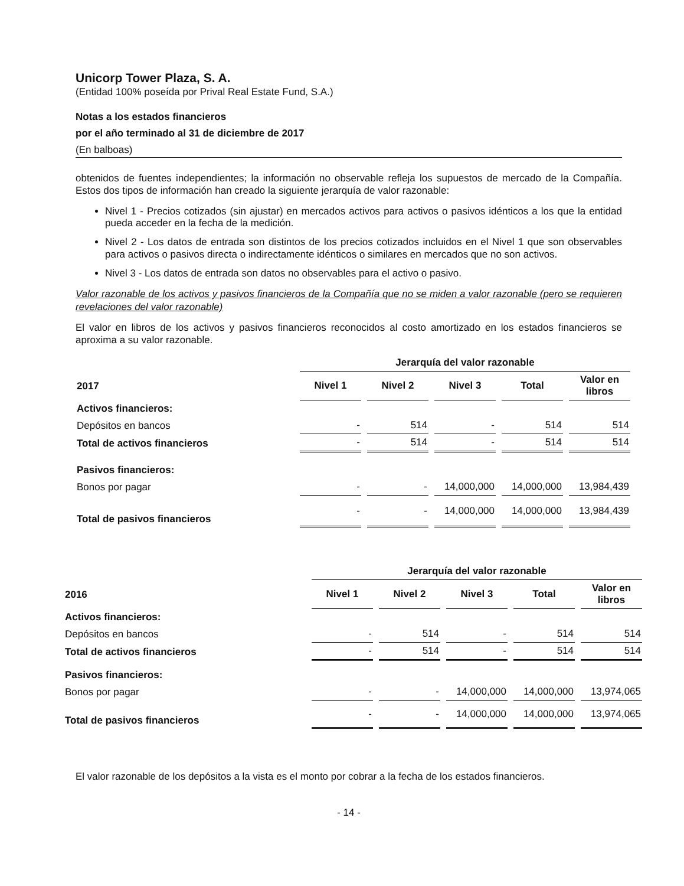Unicorp Tower Plaza, S. A.
(Entidad 100% poseída por Prival Real Estate Fund, S.A.)
Notas a los estados financieros
por el año terminado al 31 de diciembre de 2017
(En balboas)
obtenidos de fuentes independientes; la información no observable refleja los supuestos de mercado de la Compañía. Estos dos tipos de información han creado la siguiente jerarquía de valor razonable:
Nivel 1 - Precios cotizados (sin ajustar) en mercados activos para activos o pasivos idénticos a los que la entidad pueda acceder en la fecha de la medición.
Nivel 2 - Los datos de entrada son distintos de los precios cotizados incluidos en el Nivel 1 que son observables para activos o pasivos directa o indirectamente idénticos o similares en mercados que no son activos.
Nivel 3 - Los datos de entrada son datos no observables para el activo o pasivo.
Valor razonable de los activos y pasivos financieros de la Compañía que no se miden a valor razonable (pero se requieren revelaciones del valor razonable)
El valor en libros de los activos y pasivos financieros reconocidos al costo amortizado en los estados financieros se aproxima a su valor razonable.
| | Jerarquía del valor razonable | | | | |
| --- | --- | --- | --- | --- | --- |
| 2017 | Nivel 1 | Nivel 2 | Nivel 3 | Total | Valor en libros |
| Activos financieros: | | | | | |
| Depósitos en bancos | - | 514 | - | 514 | 514 |
| Total de activos financieros | - | 514 | - | 514 | 514 |
| Pasivos financieros: | | | | | |
| Bonos por pagar | - | - | 14,000,000 | 14,000,000 | 13,984,439 |
| Total de pasivos financieros | - | - | 14,000,000 | 14,000,000 | 13,984,439 |
| | Jerarquía del valor razonable | | | | |
| --- | --- | --- | --- | --- | --- |
| 2016 | Nivel 1 | Nivel 2 | Nivel 3 | Total | Valor en libros |
| Activos financieros: | | | | | |
| Depósitos en bancos | - | 514 | - | 514 | 514 |
| Total de activos financieros | - | 514 | - | 514 | 514 |
| Pasivos financieros: | | | | | |
| Bonos por pagar | - | - | 14,000,000 | 14,000,000 | 13,974,065 |
| Total de pasivos financieros | - | - | 14,000,000 | 14,000,000 | 13,974,065 |
El valor razonable de los depósitos a la vista es el monto por cobrar a la fecha de los estados financieros.
- 14 -